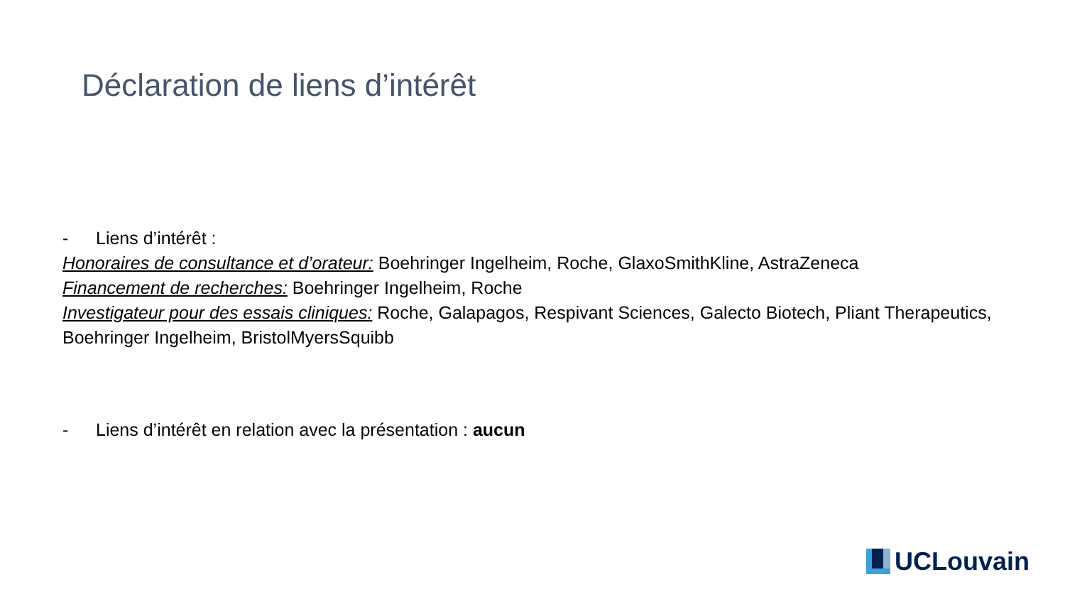Déclaration de liens d’intérêt
- Liens d’intérêt :
Honoraires de consultance et d’orateur: Boehringer Ingelheim, Roche, GlaxoSmithKline, AstraZeneca
Financement de recherches: Boehringer Ingelheim, Roche
Investigateur pour des essais cliniques: Roche, Galapagos, Respivant Sciences, Galecto Biotech, Pliant Therapeutics, Boehringer Ingelheim, BristolMyersSquibb
- Liens d’intérêt en relation avec la présentation : aucun
UCLouvain